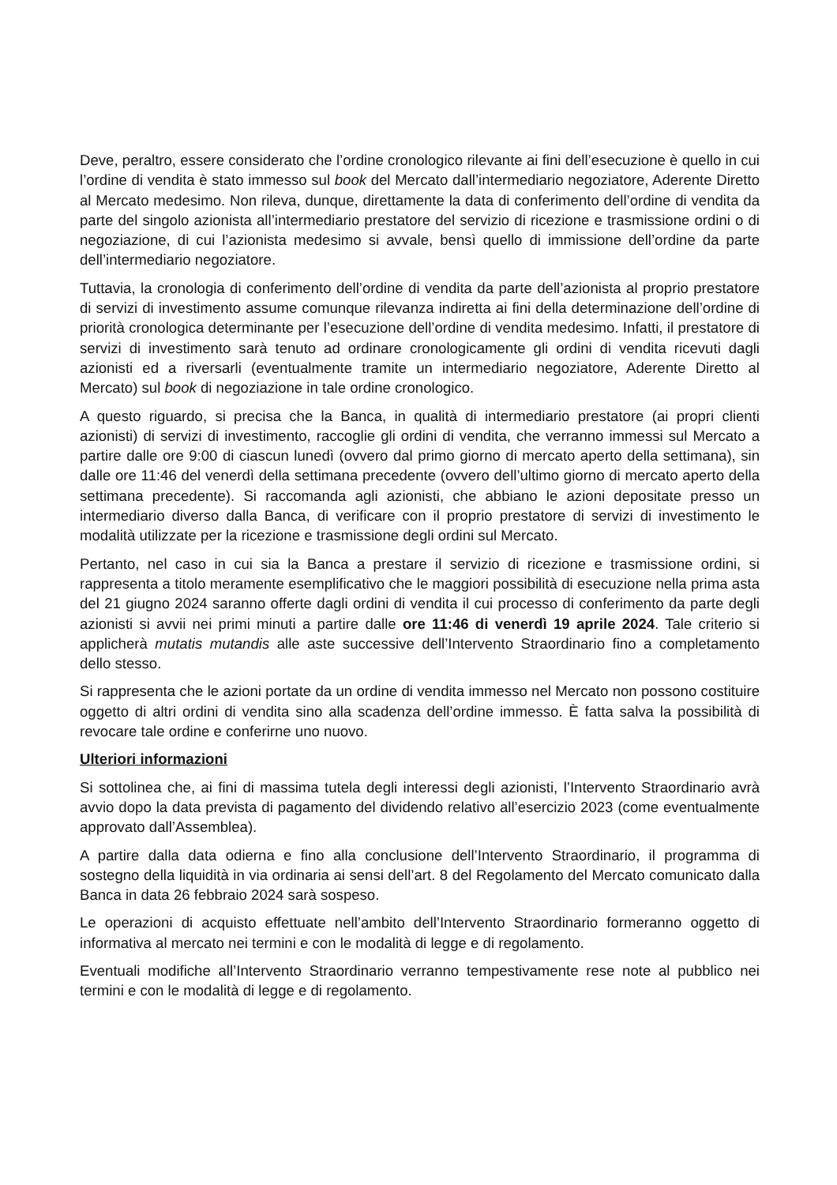Deve, peraltro, essere considerato che l’ordine cronologico rilevante ai fini dell’esecuzione è quello in cui l’ordine di vendita è stato immesso sul book del Mercato dall’intermediario negoziatore, Aderente Diretto al Mercato medesimo. Non rileva, dunque, direttamente la data di conferimento dell’ordine di vendita da parte del singolo azionista all’intermediario prestatore del servizio di ricezione e trasmissione ordini o di negoziazione, di cui l’azionista medesimo si avvale, bensì quello di immissione dell’ordine da parte dell’intermediario negoziatore.
Tuttavia, la cronologia di conferimento dell’ordine di vendita da parte dell’azionista al proprio prestatore di servizi di investimento assume comunque rilevanza indiretta ai fini della determinazione dell’ordine di priorità cronologica determinante per l’esecuzione dell’ordine di vendita medesimo. Infatti, il prestatore di servizi di investimento sarà tenuto ad ordinare cronologicamente gli ordini di vendita ricevuti dagli azionisti ed a riversarli (eventualmente tramite un intermediario negoziatore, Aderente Diretto al Mercato) sul book di negoziazione in tale ordine cronologico.
A questo riguardo, si precisa che la Banca, in qualità di intermediario prestatore (ai propri clienti azionisti) di servizi di investimento, raccoglie gli ordini di vendita, che verranno immessi sul Mercato a partire dalle ore 9:00 di ciascun lunedì (ovvero dal primo giorno di mercato aperto della settimana), sin dalle ore 11:46 del venerdì della settimana precedente (ovvero dell’ultimo giorno di mercato aperto della settimana precedente). Si raccomanda agli azionisti, che abbiano le azioni depositate presso un intermediario diverso dalla Banca, di verificare con il proprio prestatore di servizi di investimento le modalità utilizzate per la ricezione e trasmissione degli ordini sul Mercato.
Pertanto, nel caso in cui sia la Banca a prestare il servizio di ricezione e trasmissione ordini, si rappresenta a titolo meramente esemplificativo che le maggiori possibilità di esecuzione nella prima asta del 21 giugno 2024 saranno offerte dagli ordini di vendita il cui processo di conferimento da parte degli azionisti si avvii nei primi minuti a partire dalle ore 11:46 di venerdì 19 aprile 2024. Tale criterio si applicherà mutatis mutandis alle aste successive dell’Intervento Straordinario fino a completamento dello stesso.
Si rappresenta che le azioni portate da un ordine di vendita immesso nel Mercato non possono costituire oggetto di altri ordini di vendita sino alla scadenza dell’ordine immesso. È fatta salva la possibilità di revocare tale ordine e conferirne uno nuovo.
Ulteriori informazioni
Si sottolinea che, ai fini di massima tutela degli interessi degli azionisti, l’Intervento Straordinario avrà avvio dopo la data prevista di pagamento del dividendo relativo all’esercizio 2023 (come eventualmente approvato dall’Assemblea).
A partire dalla data odierna e fino alla conclusione dell’Intervento Straordinario, il programma di sostegno della liquidità in via ordinaria ai sensi dell’art. 8 del Regolamento del Mercato comunicato dalla Banca in data 26 febbraio 2024 sarà sospeso.
Le operazioni di acquisto effettuate nell’ambito dell’Intervento Straordinario formeranno oggetto di informativa al mercato nei termini e con le modalità di legge e di regolamento.
Eventuali modifiche all’Intervento Straordinario verranno tempestivamente rese note al pubblico nei termini e con le modalità di legge e di regolamento.